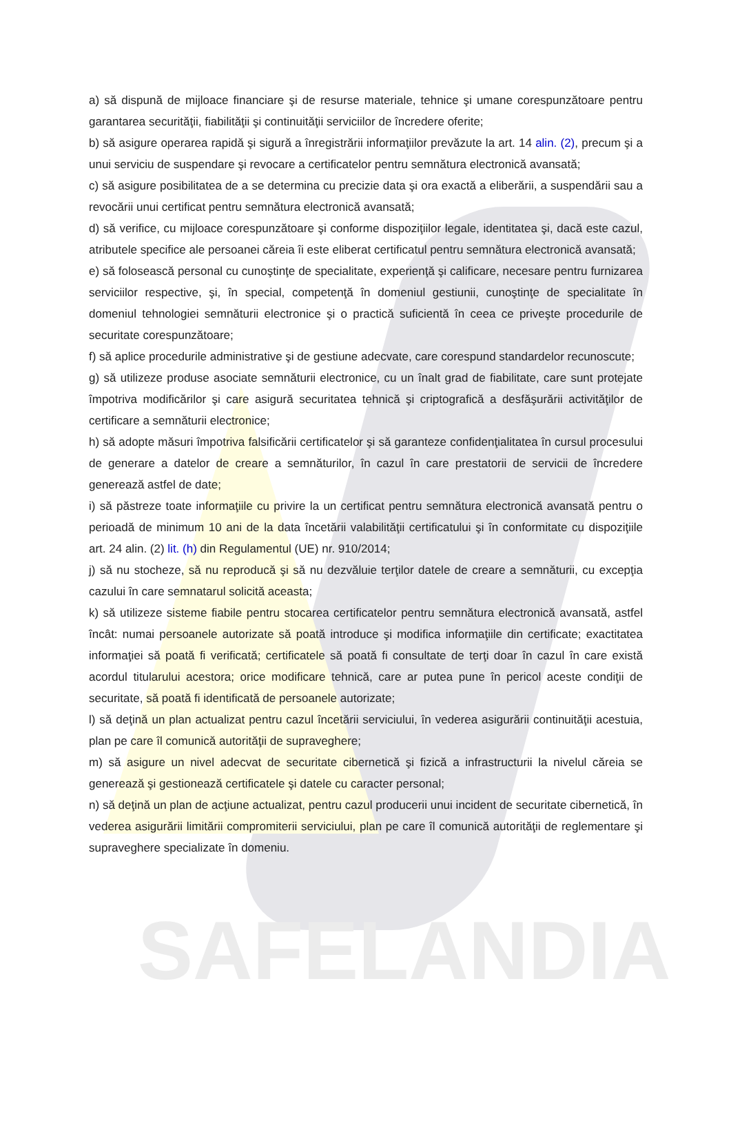SAFELANDIA
a) să dispună de mijloace financiare şi de resurse materiale, tehnice şi umane corespunzătoare pentru garantarea securităţii, fiabilităţii şi continuităţii serviciilor de încredere oferite;
b) să asigure operarea rapidă şi sigură a înregistrării informaţiilor prevăzute la art. 14 alin. (2), precum şi a unui serviciu de suspendare şi revocare a certificatelor pentru semnătura electronică avansată;
c) să asigure posibilitatea de a se determina cu precizie data şi ora exactă a eliberării, a suspendării sau a revocării unui certificat pentru semnătura electronică avansată;
d) să verifice, cu mijloace corespunzătoare şi conforme dispoziţiilor legale, identitatea şi, dacă este cazul, atributele specifice ale persoanei căreia îi este eliberat certificatul pentru semnătura electronică avansată;
e) să folosească personal cu cunoştinţe de specialitate, experienţă şi calificare, necesare pentru furnizarea serviciilor respective, şi, în special, competenţă în domeniul gestiunii, cunoştinţe de specialitate în domeniul tehnologiei semnăturii electronice şi o practică suficientă în ceea ce priveşte procedurile de securitate corespunzătoare;
f) să aplice procedurile administrative şi de gestiune adecvate, care corespund standardelor recunoscute;
g) să utilizeze produse asociate semnăturii electronice, cu un înalt grad de fiabilitate, care sunt protejate împotriva modificărilor şi care asigură securitatea tehnică şi criptografică a desfăşurării activităţilor de certificare a semnăturii electronice;
h) să adopte măsuri împotriva falsificării certificatelor şi să garanteze confidenţialitatea în cursul procesului de generare a datelor de creare a semnăturilor, în cazul în care prestatorii de servicii de încredere generează astfel de date;
i) să păstreze toate informaţiile cu privire la un certificat pentru semnătura electronică avansată pentru o perioadă de minimum 10 ani de la data încetării valabilităţii certificatului şi în conformitate cu dispoziţiile art. 24 alin. (2) lit. (h) din Regulamentul (UE) nr. 910/2014;
j) să nu stocheze, să nu reproducă şi să nu dezvăluie terţilor datele de creare a semnăturii, cu excepţia cazului în care semnatarul solicită aceasta;
k) să utilizeze sisteme fiabile pentru stocarea certificatelor pentru semnătura electronică avansată, astfel încât: numai persoanele autorizate să poată introduce şi modifica informaţiile din certificate; exactitatea informaţiei să poată fi verificată; certificatele să poată fi consultate de terţi doar în cazul în care există acordul titularului acestora; orice modificare tehnică, care ar putea pune în pericol aceste condiţii de securitate, să poată fi identificată de persoanele autorizate;
l) să deţină un plan actualizat pentru cazul încetării serviciului, în vederea asigurării continuităţii acestuia, plan pe care îl comunică autorităţii de supraveghere;
m) să asigure un nivel adecvat de securitate cibernetică şi fizică a infrastructurii la nivelul căreia se generează şi gestionează certificatele şi datele cu caracter personal;
n) să deţină un plan de acţiune actualizat, pentru cazul producerii unui incident de securitate cibernetică, în vederea asigurării limitării compromiterii serviciului, plan pe care îl comunică autorităţii de reglementare şi supraveghere specializate în domeniu.